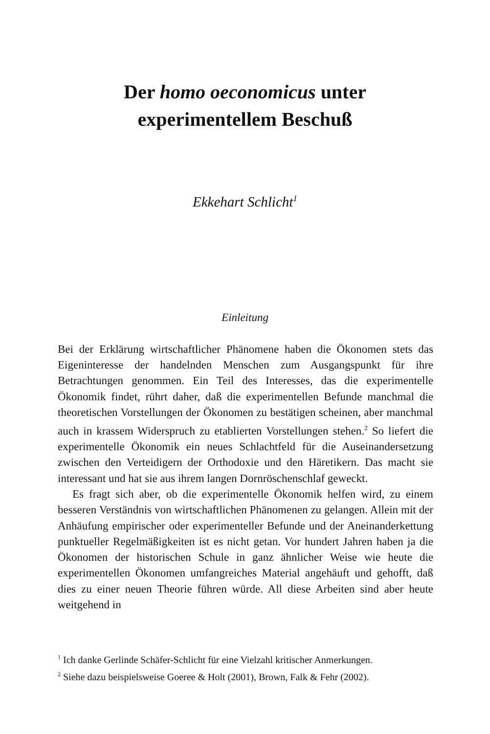Der homo oeconomicus unter
experimentellem Beschuß
Ekkehart Schlicht<sup>1</sup>
Einleitung
Bei der Erklärung wirtschaftlicher Phänomene haben die Ökonomen stets das Eigeninteresse der handelnden Menschen zum Ausgangspunkt für ihre Betrachtungen genommen. Ein Teil des Interesses, das die experimentelle Ökonomik findet, rührt daher, daß die experimentellen Befunde manchmal die theoretischen Vorstellungen der Ökonomen zu bestätigen scheinen, aber manchmal auch in krassem Widerspruch zu etablierten Vorstellungen stehen.<sup>2</sup> So liefert die experimentelle Ökonomik ein neues Schlachtfeld für die Auseinandersetzung zwischen den Verteidigern der Orthodoxie und den Häretikern. Das macht sie interessant und hat sie aus ihrem langen Dornröschenschlaf geweckt.
Es fragt sich aber, ob die experimentelle Ökonomik helfen wird, zu einem besseren Verständnis von wirtschaftlichen Phänomenen zu gelangen. Allein mit der Anhäufung empirischer oder experimenteller Befunde und der Aneinanderkettung punktueller Regelmäßigkeiten ist es nicht getan. Vor hundert Jahren haben ja die Ökonomen der historischen Schule in ganz ähnlicher Weise wie heute die experimentellen Ökonomen umfangreiches Material angehäuft und gehofft, daß dies zu einer neuen Theorie führen würde. All diese Arbeiten sind aber heute weitgehend in
<sup>1</sup> Ich danke Gerlinde Schäfer-Schlicht für eine Vielzahl kritischer Anmerkungen.
<sup>2</sup> Siehe dazu beispielsweise Goeree & Holt (2001), Brown, Falk & Fehr (2002).